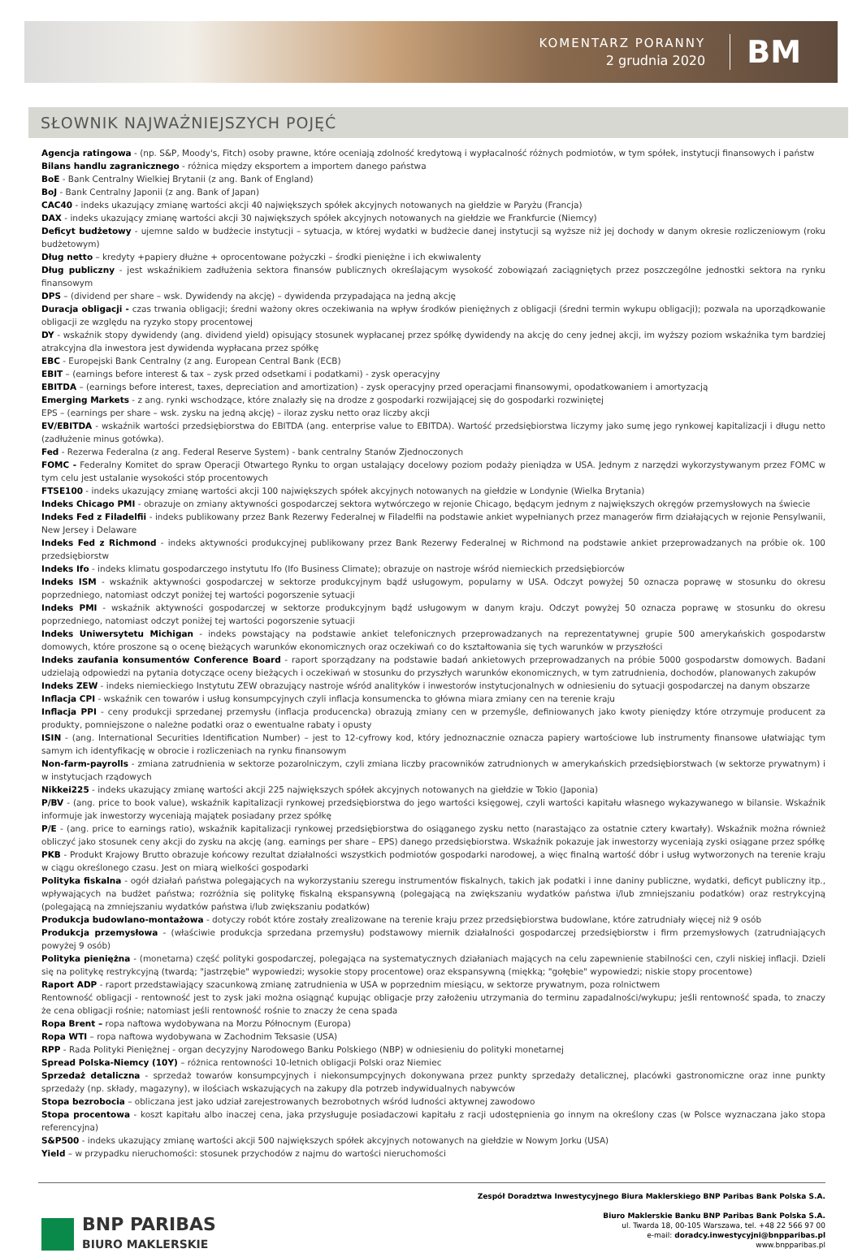KOMENTARZ PORANNY
2 grudnia 2020
BM
SŁOWNIK NAJWAŻNIEJSZYCH POJĘĆ
Agencja ratingowa - (np. S&P, Moody's, Fitch) osoby prawne, które oceniają zdolność kredytową i wypłacalność różnych podmiotów, w tym spółek, instytucji finansowych i państw
Bilans handlu zagranicznego - różnica między eksportem a importem danego państwa
BoE - Bank Centralny Wielkiej Brytanii (z ang. Bank of England)
BoJ - Bank Centralny Japonii (z ang. Bank of Japan)
CAC40 - indeks ukazujący zmianę wartości akcji 40 największych spółek akcyjnych notowanych na giełdzie w Paryżu (Francja)
DAX - indeks ukazujący zmianę wartości akcji 30 największych spółek akcyjnych notowanych na giełdzie we Frankfurcie (Niemcy)
Deficyt budżetowy - ujemne saldo w budżecie instytucji – sytuacja, w której wydatki w budżecie danej instytucji są wyższe niż jej dochody w danym okresie rozliczeniowym (roku budżetowym)
Dług netto – kredyty +papiery dłużne + oprocentowane pożyczki – środki pieniężne i ich ekwiwalenty
Dług publiczny - jest wskaźnikiem zadłużenia sektora finansów publicznych określającym wysokość zobowiązań zaciągniętych przez poszczególne jednostki sektora na rynku finansowym
DPS – (dividend per share – wsk. Dywidendy na akcję) – dywidenda przypadająca na jedną akcję
Duracja obligacji - czas trwania obligacji; średni ważony okres oczekiwania na wpływ środków pieniężnych z obligacji (średni termin wykupu obligacji); pozwala na uporządkowanie obligacji ze względu na ryzyko stopy procentowej
DY - wskaźnik stopy dywidendy (ang. dividend yield) opisujący stosunek wypłacanej przez spółkę dywidendy na akcję do ceny jednej akcji, im wyższy poziom wskaźnika tym bardziej atrakcyjna dla inwestora jest dywidenda wypłacana przez spółkę
EBC - Europejski Bank Centralny (z ang. European Central Bank (ECB)
EBIT – (earnings before interest & tax – zysk przed odsetkami i podatkami) - zysk operacyjny
EBITDA – (earnings before interest, taxes, depreciation and amortization) - zysk operacyjny przed operacjami finansowymi, opodatkowaniem i amortyzacją
Emerging Markets - z ang. rynki wschodzące, które znalazły się na drodze z gospodarki rozwijającej się do gospodarki rozwiniętej
EPS – (earnings per share – wsk. zysku na jedną akcję) – iloraz zysku netto oraz liczby akcji
EV/EBITDA - wskaźnik wartości przedsiębiorstwa do EBITDA (ang. enterprise value to EBITDA). Wartość przedsiębiorstwa liczymy jako sumę jego rynkowej kapitalizacji i długu netto (zadłużenie minus gotówka).
Fed - Rezerwa Federalna (z ang. Federal Reserve System) - bank centralny Stanów Zjednoczonych
FOMC - Federalny Komitet do spraw Operacji Otwartego Rynku to organ ustalający docelowy poziom podaży pieniądza w USA. Jednym z narzędzi wykorzystywanym przez FOMC w tym celu jest ustalanie wysokości stóp procentowych
FTSE100 - indeks ukazujący zmianę wartości akcji 100 największych spółek akcyjnych notowanych na giełdzie w Londynie (Wielka Brytania)
Indeks Chicago PMI - obrazuje on zmiany aktywności gospodarczej sektora wytwórczego w rejonie Chicago, będącym jednym z największych okręgów przemysłowych na świecie
Indeks Fed z Filadelfii - indeks publikowany przez Bank Rezerwy Federalnej w Filadelfii na podstawie ankiet wypełnianych przez managerów firm działających w rejonie Pensylwanii, New Jersey i Delaware
Indeks Fed z Richmond - indeks aktywności produkcyjnej publikowany przez Bank Rezerwy Federalnej w Richmond na podstawie ankiet przeprowadzanych na próbie ok. 100 przedsiębiorstw
Indeks Ifo - indeks klimatu gospodarczego instytutu Ifo (Ifo Business Climate); obrazuje on nastroje wśród niemieckich przedsiębiorców
Indeks ISM - wskaźnik aktywności gospodarczej w sektorze produkcyjnym bądź usługowym, popularny w USA. Odczyt powyżej 50 oznacza poprawę w stosunku do okresu poprzedniego, natomiast odczyt poniżej tej wartości pogorszenie sytuacji
Indeks PMI - wskaźnik aktywności gospodarczej w sektorze produkcyjnym bądź usługowym w danym kraju. Odczyt powyżej 50 oznacza poprawę w stosunku do okresu poprzedniego, natomiast odczyt poniżej tej wartości pogorszenie sytuacji
Indeks Uniwersytetu Michigan - indeks powstający na podstawie ankiet telefonicznych przeprowadzanych na reprezentatywnej grupie 500 amerykańskich gospodarstw domowych, które proszone są o ocenę bieżących warunków ekonomicznych oraz oczekiwań co do kształtowania się tych warunków w przyszłości
Indeks zaufania konsumentów Conference Board - raport sporządzany na podstawie badań ankietowych przeprowadzanych na próbie 5000 gospodarstw domowych. Badani udzielają odpowiedzi na pytania dotyczące oceny bieżących i oczekiwań w stosunku do przyszłych warunków ekonomicznych, w tym zatrudnienia, dochodów, planowanych zakupów
Indeks ZEW - indeks niemieckiego Instytutu ZEW obrazujący nastroje wśród analityków i inwestorów instytucjonalnych w odniesieniu do sytuacji gospodarczej na danym obszarze
Inflacja CPI - wskaźnik cen towarów i usług konsumpcyjnych czyli inflacja konsumencka to główna miara zmiany cen na terenie kraju
Inflacja PPI - ceny produkcji sprzedanej przemysłu (inflacja producencka) obrazują zmiany cen w przemyśle, definiowanych jako kwoty pieniędzy które otrzymuje producent za produkty, pomniejszone o należne podatki oraz o ewentualne rabaty i opusty
ISIN - (ang. International Securities Identification Number) – jest to 12-cyfrowy kod, który jednoznacznie oznacza papiery wartościowe lub instrumenty finansowe ułatwiając tym samym ich identyfikację w obrocie i rozliczeniach na rynku finansowym
Non-farm-payrolls - zmiana zatrudnienia w sektorze pozarolniczym, czyli zmiana liczby pracowników zatrudnionych w amerykańskich przedsiębiorstwach (w sektorze prywatnym) i w instytucjach rządowych
Nikkei225 - indeks ukazujący zmianę wartości akcji 225 największych spółek akcyjnych notowanych na giełdzie w Tokio (Japonia)
P/BV - (ang. price to book value), wskaźnik kapitalizacji rynkowej przedsiębiorstwa do jego wartości księgowej, czyli wartości kapitału własnego wykazywanego w bilansie. Wskaźnik informuje jak inwestorzy wyceniają majątek posiadany przez spółkę
P/E - (ang. price to earnings ratio), wskaźnik kapitalizacji rynkowej przedsiębiorstwa do osiąganego zysku netto (narastająco za ostatnie cztery kwartały). Wskaźnik można również obliczyć jako stosunek ceny akcji do zysku na akcję (ang. earnings per share – EPS) danego przedsiębiorstwa. Wskaźnik pokazuje jak inwestorzy wyceniają zyski osiągane przez spółkę
PKB - Produkt Krajowy Brutto obrazuje końcowy rezultat działalności wszystkich podmiotów gospodarki narodowej, a więc finalną wartość dóbr i usług wytworzonych na terenie kraju w ciągu określonego czasu. Jest on miarą wielkości gospodarki
Polityka fiskalna - ogół działań państwa polegających na wykorzystaniu szeregu instrumentów fiskalnych, takich jak podatki i inne daniny publiczne, wydatki, deficyt publiczny itp., wpływających na budżet państwa; rozróżnia się politykę fiskalną ekspansywną (polegającą na zwiększaniu wydatków państwa i/lub zmniejszaniu podatków) oraz restrykcyjną (polegającą na zmniejszaniu wydatków państwa i/lub zwiększaniu podatków)
Produkcja budowlano-montażowa - dotyczy robót które zostały zrealizowane na terenie kraju przez przedsiębiorstwa budowlane, które zatrudniały więcej niż 9 osób
Produkcja przemysłowa - (właściwie produkcja sprzedana przemysłu) podstawowy miernik działalności gospodarczej przedsiębiorstw i firm przemysłowych (zatrudniających powyżej 9 osób)
Polityka pieniężna - (monetarna) część polityki gospodarczej, polegająca na systematycznych działaniach mających na celu zapewnienie stabilności cen, czyli niskiej inflacji. Dzieli się na politykę restrykcyjną (twardą; "jastrzębie" wypowiedzi; wysokie stopy procentowe) oraz ekspansywną (miękką; "gołębie" wypowiedzi; niskie stopy procentowe)
Raport ADP - raport przedstawiający szacunkową zmianę zatrudnienia w USA w poprzednim miesiącu, w sektorze prywatnym, poza rolnictwem
Rentowność obligacji - rentowność jest to zysk jaki można osiągnąć kupując obligacje przy założeniu utrzymania do terminu zapadalności/wykupu; jeśli rentowność spada, to znaczy że cena obligacji rośnie; natomiast jeśli rentowność rośnie to znaczy że cena spada
Ropa Brent – ropa naftowa wydobywana na Morzu Północnym (Europa)
Ropa WTI – ropa naftowa wydobywana w Zachodnim Teksasie (USA)
RPP - Rada Polityki Pieniężnej - organ decyzyjny Narodowego Banku Polskiego (NBP) w odniesieniu do polityki monetarnej
Spread Polska-Niemcy (10Y) – różnica rentowności 10-letnich obligacji Polski oraz Niemiec
Sprzedaż detaliczna - sprzedaż towarów konsumpcyjnych i niekonsumpcyjnych dokonywana przez punkty sprzedaży detalicznej, placówki gastronomiczne oraz inne punkty sprzedaży (np. składy, magazyny), w ilościach wskazujących na zakupy dla potrzeb indywidualnych nabywców
Stopa bezrobocia – obliczana jest jako udział zarejestrowanych bezrobotnych wśród ludności aktywnej zawodowo
Stopa procentowa - koszt kapitału albo inaczej cena, jaka przysługuje posiadaczowi kapitału z racji udostępnienia go innym na określony czas (w Polsce wyznaczana jako stopa referencyjna)
S&P500 - indeks ukazujący zmianę wartości akcji 500 największych spółek akcyjnych notowanych na giełdzie w Nowym Jorku (USA)
Yield – w przypadku nieruchomości: stosunek przychodów z najmu do wartości nieruchomości
BNP PARIBAS
BIURO MAKLERSKIE
Zespół Doradztwa Inwestycyjnego Biura Maklerskiego BNP Paribas Bank Polska S.A.
Biuro Maklerskie Banku BNP Paribas Bank Polska S.A.
ul. Twarda 18, 00-105 Warszawa, tel. +48 22 566 97 00
e-mail: doradcy.inwestycyjni@bnpparibas.pl
www.bnpparibas.pl